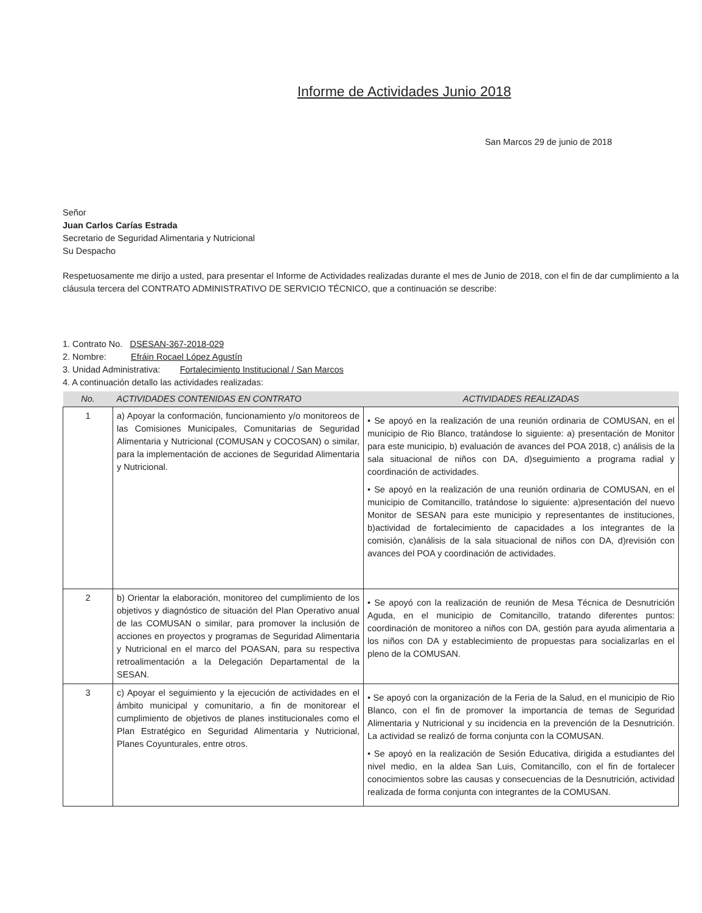Informe de Actividades Junio 2018
San Marcos 29 de junio de 2018
Señor
Juan Carlos Carías Estrada
Secretario de Seguridad Alimentaria y Nutricional
Su Despacho
Respetuosamente me dirijo a usted, para presentar el Informe de Actividades realizadas durante el mes de Junio de 2018, con el fin de dar cumplimiento a la cláusula tercera del CONTRATO ADMINISTRATIVO DE SERVICIO TÉCNICO, que a continuación se describe:
1. Contrato No. DSESAN-367-2018-029
2. Nombre: Efráin Rocael López Agustín
3. Unidad Administrativa: Fortalecimiento Institucional / San Marcos
4. A continuación detallo las actividades realizadas:
| No. | ACTIVIDADES CONTENIDAS EN CONTRATO | ACTIVIDADES REALIZADAS |
| --- | --- | --- |
| 1 | a) Apoyar la conformación, funcionamiento y/o monitoreos de las Comisiones Municipales, Comunitarias de Seguridad Alimentaria y Nutricional (COMUSAN y COCOSAN) o similar, para la implementación de acciones de Seguridad Alimentaria y Nutricional. | • Se apoyó en la realización de una reunión ordinaria de COMUSAN, en el municipio de Rio Blanco, tratándose lo siguiente: a) presentación de Monitor para este municipio, b) evaluación de avances del POA 2018, c) análisis de la sala situacional de niños con DA, d)seguimiento a programa radial y coordinación de actividades. • Se apoyó en la realización de una reunión ordinaria de COMUSAN, en el municipio de Comitancillo, tratándose lo siguiente: a)presentación del nuevo Monitor de SESAN para este municipio y representantes de instituciones, b)actividad de fortalecimiento de capacidades a los integrantes de la comisión, c)análisis de la sala situacional de niños con DA, d)revisión con avances del POA y coordinación de actividades. |
| 2 | b) Orientar la elaboración, monitoreo del cumplimiento de los objetivos y diagnóstico de situación del Plan Operativo anual de las COMUSAN o similar, para promover la inclusión de acciones en proyectos y programas de Seguridad Alimentaria y Nutricional en el marco del POASAN, para su respectiva retroalimentación a la Delegación Departamental de la SESAN. | • Se apoyó con la realización de reunión de Mesa Técnica de Desnutrición Aguda, en el municipio de Comitancillo, tratando diferentes puntos: coordinación de monitoreo a niños con DA, gestión para ayuda alimentaria a los niños con DA y establecimiento de propuestas para socializarlas en el pleno de la COMUSAN. |
| 3 | c) Apoyar el seguimiento y la ejecución de actividades en el ámbito municipal y comunitario, a fin de monitorear el cumplimiento de objetivos de planes institucionales como el Plan Estratégico en Seguridad Alimentaria y Nutricional, Planes Coyunturales, entre otros. | • Se apoyó con la organización de la Feria de la Salud, en el municipio de Rio Blanco, con el fin de promover la importancia de temas de Seguridad Alimentaria y Nutricional y su incidencia en la prevención de la Desnutrición. La actividad se realizó de forma conjunta con la COMUSAN. • Se apoyó en la realización de Sesión Educativa, dirigida a estudiantes del nivel medio, en la aldea San Luis, Comitancillo, con el fin de fortalecer conocimientos sobre las causas y consecuencias de la Desnutrición, actividad realizada de forma conjunta con integrantes de la COMUSAN. |